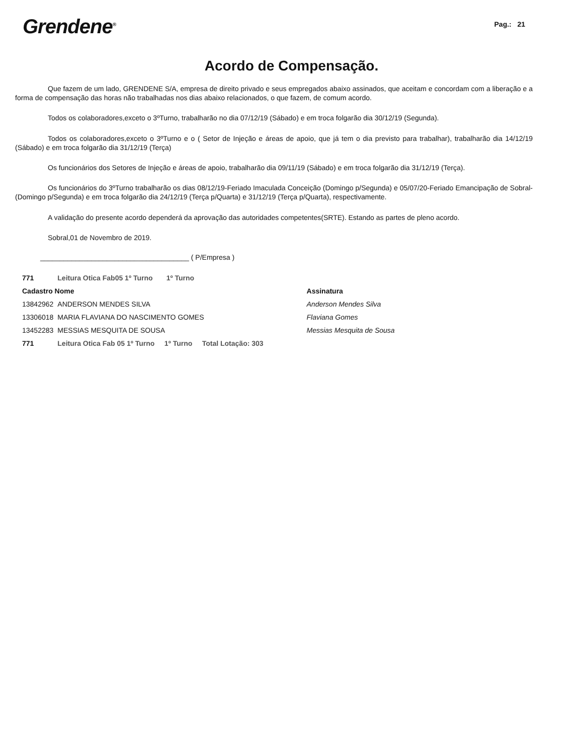Grendene<sup>®</sup>
Pag.: 21
Acordo de Compensação.
Que fazem de um lado, GRENDENE S/A, empresa de direito privado e seus empregados abaixo assinados, que aceitam e concordam com a liberação e a forma de compensação das horas não trabalhadas nos dias abaixo relacionados, o que fazem, de comum acordo.
Todos os colaboradores,exceto o 3ºTurno, trabalharão no dia 07/12/19 (Sábado) e em troca folgarão dia 30/12/19 (Segunda).
Todos os colaboradores,exceto o 3ºTurno e o ( Setor de Injeção e áreas de apoio, que já tem o dia previsto para trabalhar), trabalharão dia 14/12/19 (Sábado) e em troca folgarão dia 31/12/19 (Terça)
Os funcionários dos Setores de Injeção e áreas de apoio, trabalharão dia 09/11/19 (Sábado) e em troca folgarão dia 31/12/19 (Terça).
Os funcionários do 3ºTurno trabalharão os dias 08/12/19-Feriado Imaculada Conceição (Domingo p/Segunda) e 05/07/20-Feriado Emancipação de Sobral- (Domingo p/Segunda) e em troca folgarão dia 24/12/19 (Terça p/Quarta) e 31/12/19 (Terça p/Quarta), respectivamente.
A validação do presente acordo dependerá da aprovação das autoridades competentes(SRTE). Estando as partes de pleno acordo.
Sobral,01 de Novembro de 2019.
______________________________________ ( P/Empresa )
| 771 | Leitura Otica Fab05 1º Turno 1º Turno | |
| Cadastro Nome | | Assinatura |
| 13842962 | ANDERSON MENDES SILVA | Anderson Mendes Silva |
| 13306018 | MARIA FLAVIANA DO NASCIMENTO GOMES | Flaviana Gomes |
| 13452283 | MESSIAS MESQUITA DE SOUSA | Messias Mesquita de Sousa |
| 771 | Leitura Otica Fab 05 1º Turno 1º Turno Total Lotação: 303 | |